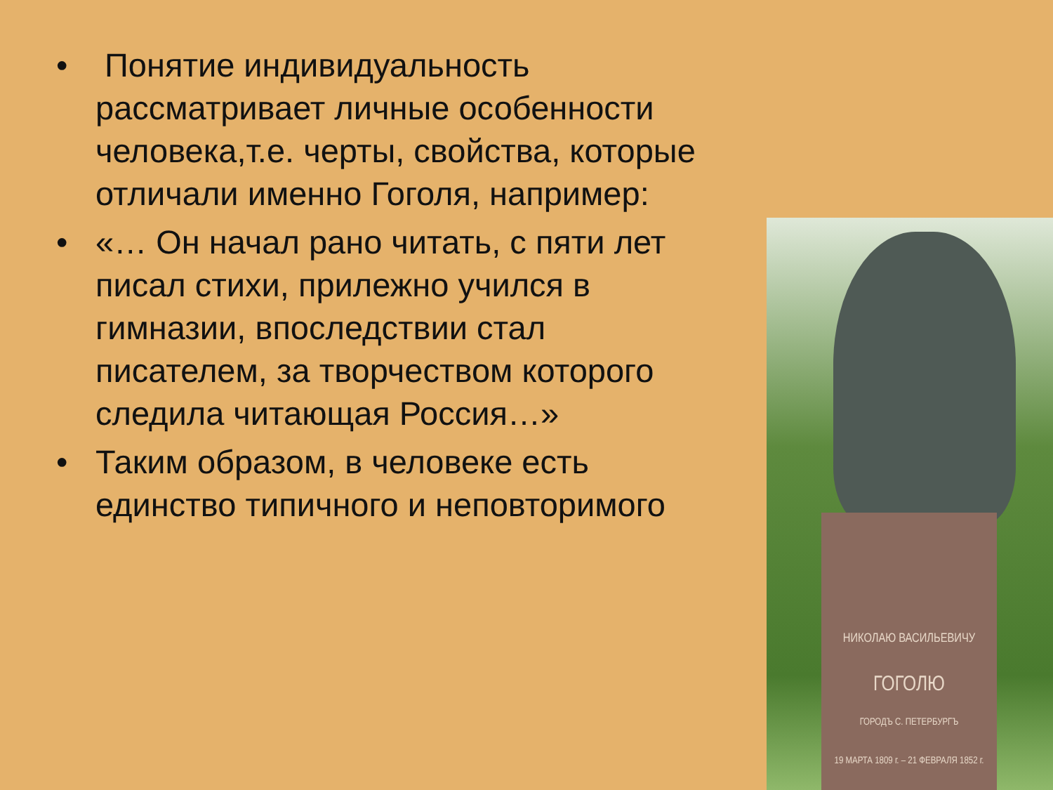• Понятие индивидуальность рассматривает личные особенности человека,т.е. черты, свойства, которые отличали именно Гоголя, например:
• «… Он начал рано читать, с пяти лет писал стихи, прилежно учился в гимназии, впоследствии стал писателем, за творчеством которого следила читающая Россия…»
• Таким образом, в человеке есть единство типичного и неповторимого
НИКОЛАЮ ВАСИЛЬЕВИЧУ
ГОГОЛЮ
ГОРОДЪ С. ПЕТЕРБУРГЪ
19 МАРТА 1809 г. – 21 ФЕВРАЛЯ 1852 г.